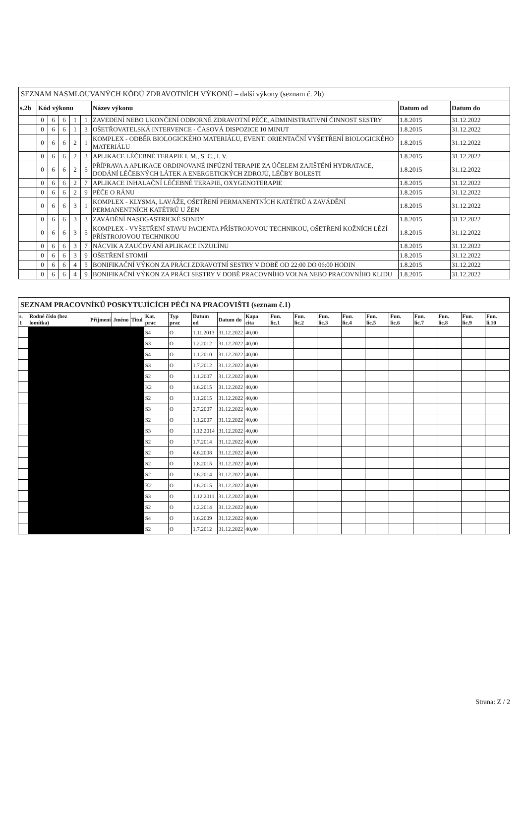| SEZNAM NASMLOUVANÝCH KÓDŮ ZDRAVOTNÍCH VÝKONŮ – další výkony (seznam č. 2b) | | | | | | | | |
| s.2b | Kód výkonu | | | | | Název výkonu | Datum od | Datum do |
| | 0 | 6 | 6 | 1 | 1 | ZAVEDENÍ NEBO UKONČENÍ ODBORNÉ ZDRAVOTNÍ PÉČE, ADMINISTRATIVNÍ ČINNOST SESTRY | 1.8.2015 | 31.12.2022 |
| | 0 | 6 | 6 | 1 | 3 | OŠETŘOVATELSKÁ INTERVENCE - ČASOVÁ DISPOZICE 10 MINUT | 1.8.2015 | 31.12.2022 |
| | 0 | 6 | 6 | 2 | 1 | KOMPLEX - ODBĚR BIOLOGICKÉHO MATERIÁLU, EVENT. ORIENTAČNÍ VYŠETŘENÍ BIOLOGICKÉHO MATERIÁLU | 1.8.2015 | 31.12.2022 |
| | 0 | 6 | 6 | 2 | 3 | APLIKACE LÉČEBNÉ TERAPIE I. M., S. C., I. V. | 1.8.2015 | 31.12.2022 |
| | 0 | 6 | 6 | 2 | 5 | PŘÍPRAVA A APLIKACE ORDINOVANÉ INFÚZNÍ TERAPIE ZA ÚČELEM ZAJIŠTĚNÍ HYDRATACE, DODÁNÍ LÉČEBNÝCH LÁTEK A ENERGETICKÝCH ZDROJŮ, LÉČBY BOLESTI | 1.8.2015 | 31.12.2022 |
| | 0 | 6 | 6 | 2 | 7 | APLIKACE INHALAČNÍ LÉČEBNÉ TERAPIE, OXYGENOTERAPIE | 1.8.2015 | 31.12.2022 |
| | 0 | 6 | 6 | 2 | 9 | PÉČE O RÁNU | 1.8.2015 | 31.12.2022 |
| | 0 | 6 | 6 | 3 | 1 | KOMPLEX - KLYSMA, LAVÁŽE, OŠETŘENÍ PERMANENTNÍCH KATÉTRŮ A ZAVÁDĚNÍ PERMANENTNÍCH KATÉTRŮ U ŽEN | 1.8.2015 | 31.12.2022 |
| | 0 | 6 | 6 | 3 | 3 | ZAVÁDĚNÍ NASOGASTRICKÉ SONDY | 1.8.2015 | 31.12.2022 |
| | 0 | 6 | 6 | 3 | 5 | KOMPLEX - VYŠETŘENÍ STAVU PACIENTA PŘÍSTROJOVOU TECHNIKOU, OŠETŘENÍ KOŽNÍCH LÉZÍ PŘÍSTROJOVOU TECHNIKOU | 1.8.2015 | 31.12.2022 |
| | 0 | 6 | 6 | 3 | 7 | NÁCVIK A ZAUČOVÁNÍ APLIKACE INZULÍNU | 1.8.2015 | 31.12.2022 |
| | 0 | 6 | 6 | 3 | 9 | OŠETŘENÍ STOMIÍ | 1.8.2015 | 31.12.2022 |
| | 0 | 6 | 6 | 4 | 5 | BONIFIKAČNÍ VÝKON ZA PRÁCI ZDRAVOTNÍ SESTRY V DOBĚ OD 22:00 DO 06:00 HODIN | 1.8.2015 | 31.12.2022 |
| | 0 | 6 | 6 | 4 | 9 | BONIFIKAČNÍ VÝKON ZA PRÁCI SESTRY V DOBĚ PRACOVNÍHO VOLNA NEBO PRACOVNÍHO KLIDU | 1.8.2015 | 31.12.2022 |
| SEZNAM PRACOVNÍKŮ POSKYTUJÍCÍCH PÉČI NA PRACOVIŠTI (seznam č.1) | | | | | | | | | | | | | | | | | | | |
| s. 1 | Rodné číslo (bez lomítka) | Příjmení | Jméno | Titul | Kat. prac | Typ prac | Datum od | Datum do | Kapa cita | Fun. lic.1 | Fun. lic.2 | Fun. lic.3 | Fun. lic.4 | Fun. lic.5 | Fun. lic.6 | Fun. lic.7 | Fun. lic.8 | Fun. lic.9 | Fun. li.10 |
| | | | | | S4 | O | 1.11.2013 | 31.12.2022 | 40,00 | | | | | | | | | | |
| | | | | | S3 | O | 1.2.2012 | 31.12.2022 | 40,00 | | | | | | | | | | |
| | | | | | S4 | O | 1.1.2010 | 31.12.2022 | 40,00 | | | | | | | | | | |
| | | | | | S3 | O | 1.7.2012 | 31.12.2022 | 40,00 | | | | | | | | | | |
| | | | | | S2 | O | 1.1.2007 | 31.12.2022 | 40,00 | | | | | | | | | | |
| | | | | | K2 | O | 1.6.2015 | 31.12.2022 | 40,00 | | | | | | | | | | |
| | | | | | S2 | O | 1.1.2015 | 31.12.2022 | 40,00 | | | | | | | | | | |
| | | | | | S3 | O | 2.7.2007 | 31.12.2022 | 40,00 | | | | | | | | | | |
| | | | | | S2 | O | 1.1.2007 | 31.12.2022 | 40,00 | | | | | | | | | | |
| | | | | | S3 | O | 1.12.2014 | 31.12.2022 | 40,00 | | | | | | | | | | |
| | | | | | S2 | O | 1.7.2014 | 31.12.2022 | 40,00 | | | | | | | | | | |
| | | | | | S2 | O | 4.6.2008 | 31.12.2022 | 40,00 | | | | | | | | | | |
| | | | | | S2 | O | 1.8.2015 | 31.12.2022 | 40,00 | | | | | | | | | | |
| | | | | | S2 | O | 1.6.2014 | 31.12.2022 | 40,00 | | | | | | | | | | |
| | | | | | K2 | O | 1.6.2015 | 31.12.2022 | 40,00 | | | | | | | | | | |
| | | | | | S3 | O | 1.12.2011 | 31.12.2022 | 40,00 | | | | | | | | | | |
| | | | | | S2 | O | 1.2.2014 | 31.12.2022 | 40,00 | | | | | | | | | | |
| | | | | | S4 | O | 1.6.2009 | 31.12.2022 | 40,00 | | | | | | | | | | |
| | | | | | S2 | O | 1.7.2012 | 31.12.2022 | 40,00 | | | | | | | | | | |
Strana: Z / 2